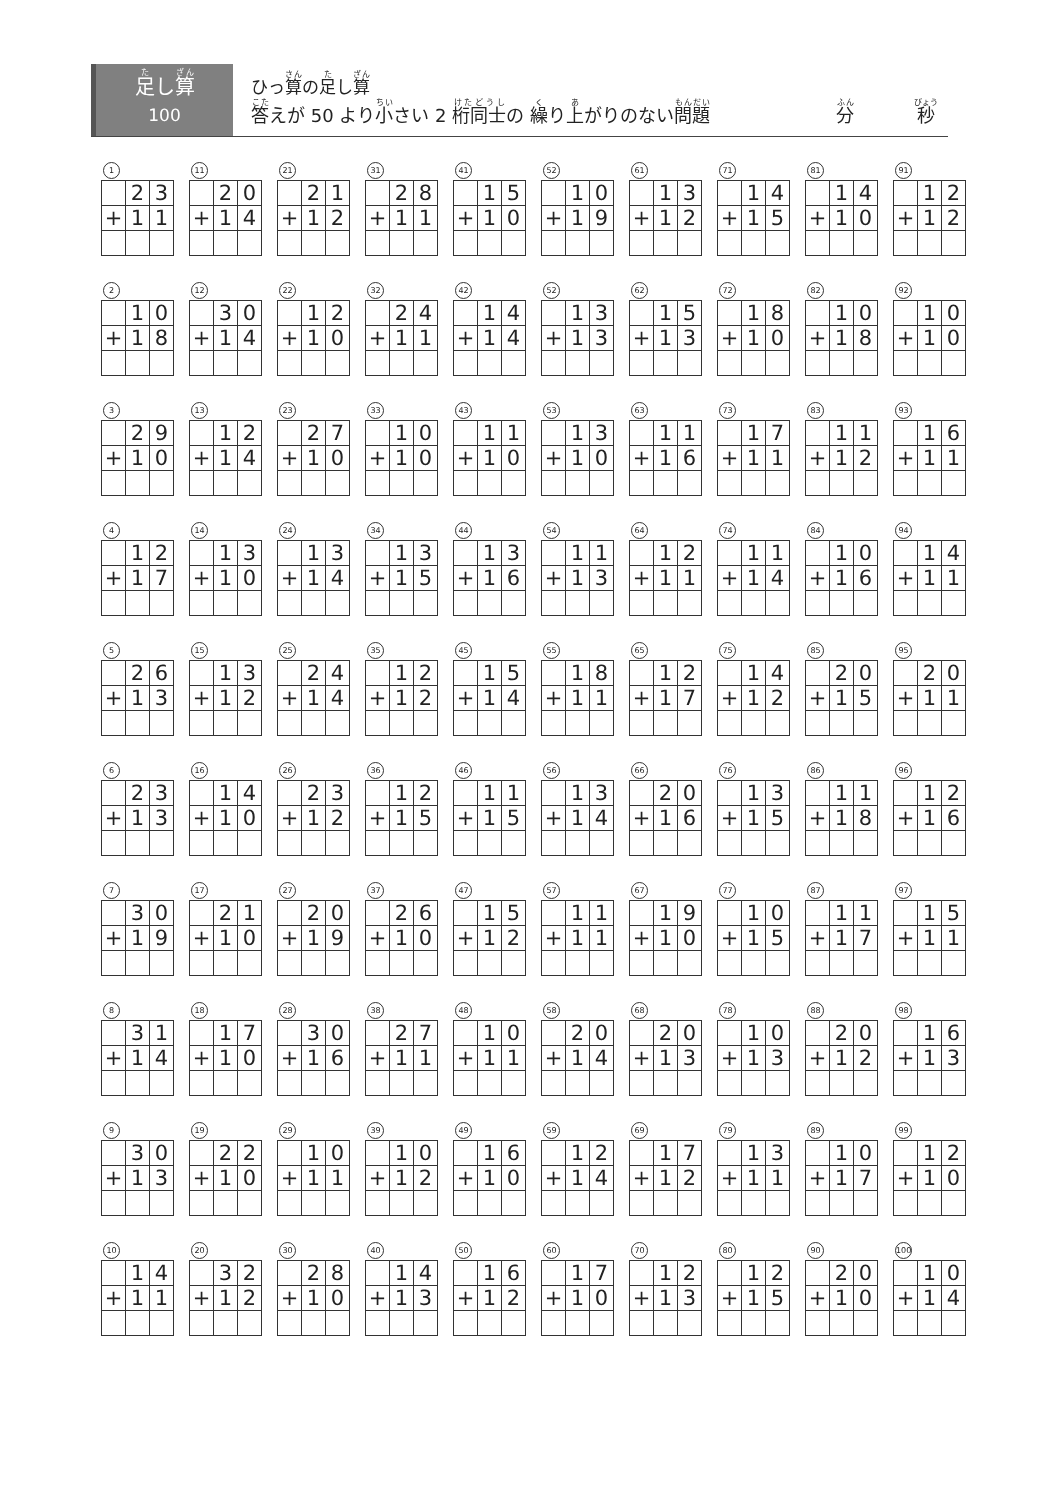足し算
100
ひっ算の足し算
答えが 50 より小さい 2 桁同士の 繰り上がりのない問題 分 秒
1
| | 2 | 3 |
| + | 1 | 1 |
2
| | 1 | 0 |
| + | 1 | 8 |
3
| | 2 | 9 |
| + | 1 | 0 |
4
| | 1 | 2 |
| + | 1 | 7 |
5
| | 2 | 6 |
| + | 1 | 3 |
6
| | 2 | 3 |
| + | 1 | 3 |
7
| | 3 | 0 |
| + | 1 | 9 |
8
| | 3 | 1 |
| + | 1 | 4 |
9
| | 3 | 0 |
| + | 1 | 3 |
10
| | 1 | 4 |
| + | 1 | 1 |
11
| | 2 | 0 |
| + | 1 | 4 |
12
| | 3 | 0 |
| + | 1 | 4 |
13
| | 1 | 2 |
| + | 1 | 4 |
14
| | 1 | 3 |
| + | 1 | 0 |
15
| | 1 | 3 |
| + | 1 | 2 |
16
| | 1 | 4 |
| + | 1 | 0 |
17
| | 2 | 1 |
| + | 1 | 0 |
18
| | 1 | 7 |
| + | 1 | 0 |
19
| | 2 | 2 |
| + | 1 | 0 |
20
| | 3 | 2 |
| + | 1 | 2 |
21
| | 2 | 1 |
| + | 1 | 2 |
22
| | 1 | 2 |
| + | 1 | 0 |
23
| | 2 | 7 |
| + | 1 | 0 |
24
| | 1 | 3 |
| + | 1 | 4 |
25
| | 2 | 4 |
| + | 1 | 4 |
26
| | 2 | 3 |
| + | 1 | 2 |
27
| | 2 | 0 |
| + | 1 | 9 |
28
| | 3 | 0 |
| + | 1 | 6 |
29
| | 1 | 0 |
| + | 1 | 1 |
30
| | 2 | 8 |
| + | 1 | 0 |
31
| | 2 | 8 |
| + | 1 | 1 |
32
| | 2 | 4 |
| + | 1 | 1 |
33
| | 1 | 0 |
| + | 1 | 0 |
34
| | 1 | 3 |
| + | 1 | 5 |
35
| | 1 | 2 |
| + | 1 | 2 |
36
| | 1 | 2 |
| + | 1 | 5 |
37
| | 2 | 6 |
| + | 1 | 0 |
38
| | 2 | 7 |
| + | 1 | 1 |
39
| | 1 | 0 |
| + | 1 | 2 |
40
| | 1 | 4 |
| + | 1 | 3 |
41
| | 1 | 5 |
| + | 1 | 0 |
42
| | 1 | 4 |
| + | 1 | 4 |
43
| | 1 | 1 |
| + | 1 | 0 |
44
| | 1 | 3 |
| + | 1 | 6 |
45
| | 1 | 5 |
| + | 1 | 4 |
46
| | 1 | 1 |
| + | 1 | 5 |
47
| | 1 | 5 |
| + | 1 | 2 |
48
| | 1 | 0 |
| + | 1 | 1 |
49
| | 1 | 6 |
| + | 1 | 0 |
50
| | 1 | 6 |
| + | 1 | 2 |
52
| | 1 | 0 |
| + | 1 | 9 |
52
| | 1 | 3 |
| + | 1 | 3 |
53
| | 1 | 3 |
| + | 1 | 0 |
54
| | 1 | 1 |
| + | 1 | 3 |
55
| | 1 | 8 |
| + | 1 | 1 |
56
| | 1 | 3 |
| + | 1 | 4 |
57
| | 1 | 1 |
| + | 1 | 1 |
58
| | 2 | 0 |
| + | 1 | 4 |
59
| | 1 | 2 |
| + | 1 | 4 |
60
| | 1 | 7 |
| + | 1 | 0 |
61
| | 1 | 3 |
| + | 1 | 2 |
62
| | 1 | 5 |
| + | 1 | 3 |
63
| | 1 | 1 |
| + | 1 | 6 |
64
| | 1 | 2 |
| + | 1 | 1 |
65
| | 1 | 2 |
| + | 1 | 7 |
66
| | 2 | 0 |
| + | 1 | 6 |
67
| | 1 | 9 |
| + | 1 | 0 |
68
| | 2 | 0 |
| + | 1 | 3 |
69
| | 1 | 7 |
| + | 1 | 2 |
70
| | 1 | 2 |
| + | 1 | 3 |
71
| | 1 | 4 |
| + | 1 | 5 |
72
| | 1 | 8 |
| + | 1 | 0 |
73
| | 1 | 7 |
| + | 1 | 1 |
74
| | 1 | 1 |
| + | 1 | 4 |
75
| | 1 | 4 |
| + | 1 | 2 |
76
| | 1 | 3 |
| + | 1 | 5 |
77
| | 1 | 0 |
| + | 1 | 5 |
78
| | 1 | 0 |
| + | 1 | 3 |
79
| | 1 | 3 |
| + | 1 | 1 |
80
| | 1 | 2 |
| + | 1 | 5 |
81
| | 1 | 4 |
| + | 1 | 0 |
82
| | 1 | 0 |
| + | 1 | 8 |
83
| | 1 | 1 |
| + | 1 | 2 |
84
| | 1 | 0 |
| + | 1 | 6 |
85
| | 2 | 0 |
| + | 1 | 5 |
86
| | 1 | 1 |
| + | 1 | 8 |
87
| | 1 | 1 |
| + | 1 | 7 |
88
| | 2 | 0 |
| + | 1 | 2 |
89
| | 1 | 0 |
| + | 1 | 7 |
90
| | 2 | 0 |
| + | 1 | 0 |
91
| | 1 | 2 |
| + | 1 | 2 |
92
| | 1 | 0 |
| + | 1 | 0 |
93
| | 1 | 6 |
| + | 1 | 1 |
94
| | 1 | 4 |
| + | 1 | 1 |
95
| | 2 | 0 |
| + | 1 | 1 |
96
| | 1 | 2 |
| + | 1 | 6 |
97
| | 1 | 5 |
| + | 1 | 1 |
98
| | 1 | 6 |
| + | 1 | 3 |
99
| | 1 | 2 |
| + | 1 | 0 |
100
| | 1 | 0 |
| + | 1 | 4 |